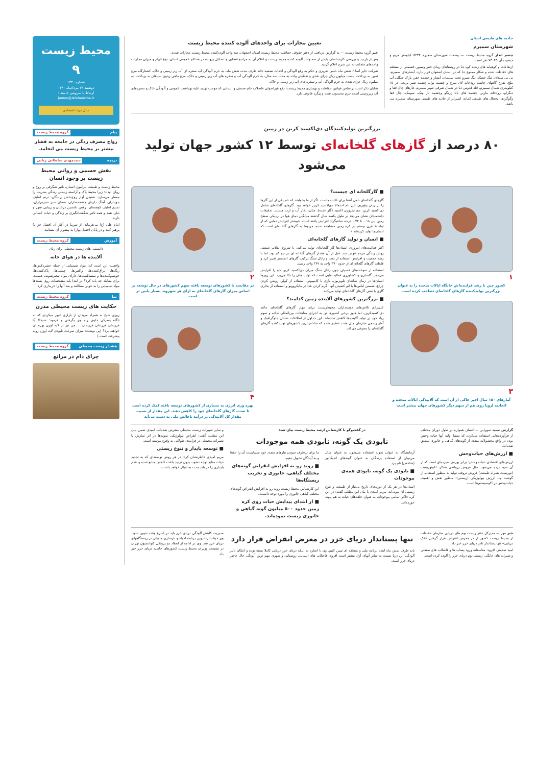جاذبه های طبیعی استان
شهرستان سمیرم
چشم انداز گروه محیط زیست — وسعت شهرستان سمیرم ۵۲۳۴ کیلومتر مربع و جمعیت آن ۷۳۰۴۵ نفر است.
ارتفاعات و کوهپایه های رشته کوه دنا در روستاهای زیبای خفر وسیور، قسمتی از منطقه های حفاظت شده و شکار ممنوع دنا که در استان اصفهان قرار دارد، آبشارهای سمیرم، بی بی سیدان، تنگ خشک، تنگ سیرو تخت سلیمان، آبشار و چشمه خفر، پارک جنگلی آب ملخ، تفرج گاههای حاشیه رودخانه لای سرخ و چشمه نول، چشمه شیر برنجی در ۱۵ کیلومتری شمال سمیرم، قله قدوس دنا در شمال شرقی شهر سمیرم، غارهای چال قفا و دنگزلو، رودخانه ماربر، چشمه های بابا زرنگو وچشمه ناز ونک، سومک، چال قفا وگوگردی، یخچال های طبیعی کمانه، اسپرایز از جاذبه های طبیعی شهرستان سمیرم می باشد.
تعیین مجازات برای واحدهای آلوده کننده محیط زیست
خبر گروه محیط زیست — به گزارش دریافتی از دفتر حقوقی حفاظت محیط زیست استان اصفهان، سه واحد آلوده‌کننده محیط زیست مجازات شدند.
پس از بازدید و بررسی کارشناسان پایش از سه واحد آلوده کننده محیط زیست و اعلام آن به مراجع قضایی و تشکیل پرونده در محاکم عمومی استان، نوع اتهام و میزان مجازات واحدهای متخلف به این شرح اعلام گردید.
شرکت حایر آسا ۶ شش ماه حبس تعزیری و حکم به رفع آلودگی و احداث تصفیه خانه ظرف مدت شش ماه، به جرم آلودگی آب سفره ای آب زیر زمینی و خاک، کشتارگاه مرغ ثمین به پرداخت بیست میلیون ریال جزای نقدی و تعطیلی واحد به مدت سه سال، به جرم آلودگی آب و سفره های آب زیر زمینی و خاک، مرغ ماهی زیتون سپاهان به پرداخت ده میلیون ریال جزای نقدی به جرم آلودگی آب و سفره های آب زیر زمینی و خاک.
شایان ذکر است براساس قوانین حفاظت و بهسازی محیط زیست، دفع غیراصولی فاضلاب خام صنعتی و انسانی که موجب تهدید علیه بهداشت عمومی و آلودگی خاک و سفره‌های آب زیرزمینی است جرم محسوب شده و پیگرد قانونی دارد.
بزرگترین تولیدکنندگان دی‌اکسید کربن در زمین
۸۰ درصد از گازهای گلخانه‌ای توسط ۱۲ کشور جهان تولید می‌شود
۱
کشور چین با رشد فزاینده‌اش جایگاه ایالات متحده را به عنوان بزرگترین تولیدکننده گازهای گلخانه‌ای تصاحب کرده است
۳
آمارهای ۱۵۰ سال اخیر حاکی از آن است که آلایندگی ایالات متحده و اتحادیه اروپا روی هم از سهم دیگر کشورهای جهان بیشتر است
■ گازگلخانه ای چیست؟
گازهای گلخانه‌ای نامی آشنا برای اغلب ماست. اگر از ما بخواهند که نام یکی از این گازها را بر زبان بیاوریم، این نام احتمالا دی‌اکسید کربن خواهد بود. گازهای گلخانه‌ای شامل دی‌اکسید کربن، دی نیتروژن اکسید (گاز خنده)، متان، بخار آب و ازت هستند. تحقیقات دانشمندان نشان می‌دهد در طول یکصد سال گذشته میانگین دمای هوا در نزدیکی سطح زمین بین ۰.۱۸ تا ۰.۷۴ درجه سانتیگراد افزایش یافته است. «بیشتر افزایش دمایی که از اواسط قرن بیستم در کره زمین مشاهده شده، مربوط به گازهای گلخانه‌ای است که انسان‌ها تولید کرده‌اند.»
■ انسان و تولید گازهای گلخانه‌ای
اکثر فعالیت‌های امروزی انسان‌ها گاز گلخانه‌ای تولید می‌کند. با شروع انقلاب صنعتی روش زندگی مردم عوض شد. قبل از آن مقدار گازهای گلخانه ای در جو کم بود، اما با رشد جمعیت و افزایش استفاده از نفت و زغال سنگ ترکیب گازهای اتمسفر تغییر کرد و غلظت گازهای گلخانه ای از حدود ۲۷۰ واحد به ۳۶۷ واحد رسید.
استفاده از سوخت‌های فسیلی چون زغال سنگ میزان دی‌اکسید کربن جو را افزایش می‌دهد. گله‌داری و کشاورزی فعالیت‌هایی است که تولید متان را بالا می‌برد. این روزها انسان‌ها در زمان تماشای تلویزیون، بازی با کامپیوتر، استفاده از کولر، روشن کردن چراغ، شستن لباس‌ها یا اتو کشیدن آنها، گرم کردن غذا در مایکروویو و استفاده از بخاری گازی یا نفتی گازهای گلخانه‌ای تولید می‌کنند.
■ بزرگترین کشورهای آلاینده زمین کدامند؟
علی‌رغم تلاش‌های دوستداران محیط‌زیست برای مهار گازهای گلخانه‌ای مانند دی‌اکسیدکربن، اما هنوز برخی کشورها تن به اجرای معاهدات بین‌المللی نداده و سهم زیاد خود در تولید آلاینده‌ها کاهش نداده‌اند. این جداول از اطلاعات نشنال جئوگرافیک و آمار رسمی سازمان ملل متحد تنظیم شده که شاخص‌ترین کشورهای تولیدکننده گازهای گلخانه‌ای را معرفی می‌کند.
۲
در مقایسه با کشورهای توسعه یافته سهم کشورهای در حال توسعه بر اساس میزان گازهای گلخانه‌ای به ازای هر شهروند بسیار پایین تر است
۴
بهره وری انرژی به بسیاری از کشورهای توسعه یافته کمک کرده است تا شدت گازهای گلخانه‌ای خود را کاهش دهند. این مقدار از نسبت مقدار کل آلایندگی بر درآمد ناخالص ملی به دست می‌آید
گزارش سمیه سهرابی — انسان همواره در طول دوران مختلف از فرآورده‌هایی استفاده می‌کرده که منشا اولیه آنها حیات وحش بوده در واقع محصولات متعدد از گونه‌های گیاهی و جانوری مشتق شده‌اند.
■ ارزش‌های حیات‌وحش
ارزش‌های اقتصادی حیات وحش: برابر بهره‌ی سپرده‌ای است که از آن سود برده می‌شود. مثل فروش پروانه‌ی شکار، اکوتوریست (توریست همراه طبیعت) فروش تروفه، تولید به منظور استفاده از گوشت و... ارزش بیولوژیکی (زیستی): منظور نقش و اهمیت حیات‌وحش در اکوسیستم‌ها است.
در گفت‌وگو با کارشناس ارشد محیط زیست بیان شد:
نابودی یک گونه، نابودی همه موجودات
آزمایشگاه به عنوان نمونه استفاده می‌شود. به عنوان مثال می‌توان از استفاده پرندگان به عنوان گونه‌های اندیکاتور (شاخص) نام برد.
■ نابودی یک گونه، نابودی همه‌ی موجودات
انسان‌ها در هر یک از دوره‌های تاریخ بی‌نیاز از طبیعت و تنوع زیستی آن نبوده‌اند. مریم امیدی با بیان این مطلب گفت: در این کره خاکی تمامی موجودات به عنوان حلقه‌های حیات به هم پیوند خورده‌اند.
ما برای برطرف نمودن نیازهای متعدد خود می‌بایست آن را حفظ و به آیندگان تحویل دهیم.
■ روند رو به افزایش انقراض گونه‌های مختلف گیاهی، جانوری و تخریب زیستگاه‌ها
این کارشناس محیط زیست روند رو به افزایش انقراض گونه‌های مختلف گیاهی جانوری را مورد توجه دانست.
■ از ابتدای پیدایش حیات روی کره زمین حدود ۵۰۰ میلیون گونه گیاهی و جانوری زیست نموده‌اند.
و سایر تغییرات زیست محیطی منقرض شده‌اند. امیدی ضمن بیان این مطلب گفت: انقراض بیولوژیکی نمونه‌ها در اثر سازش با تغییرات محیطی در فرایندی طولانی به وقوع پیوسته است.
■ توسعه پایدار و تنوع زیستی
مریم امیدی خاطرنشان کرد: در هر روش توسعه‌ای که به تجدید حیات منابع توجه نشود، بدون تردید باعث کاهش منابع شده و عدم پایداری را در بلند مدت به دنبال خواهد داشت.
خبر مهر — مدیرکل دفتر زیست بوم های دریایی سازمان حفاظت از محیط زیست کشور از در معرض انقراض قرار گرفتن «فک دریایی» تنها پستاندار نادر دریای خزر خبر داد.
امید صدیقی افزود: متاسفانه ورود پساب ها و فاضلاب های صنعتی و شیرابه های خانگی، زیست بوم دریای خزر را آلوده کرده است.
تنها پستاندار دریای خزر در معرض انقراض قرار دارد
باید ظرف شش ماه اینده برنامه ملی و منطقه ای تبیین کنیم. وی با اشاره به اینکه دریای خزر دریایی کاملا بسته بوده و امکان تاثیر آلودگی این دریا نسبت به سایر آبهای آزاد بیشتر است افزود: فاضلاب های انسانی، روستایی و شهری مهم ترین آلودگی حال حاضر دریای خزر است.
مدیریت کاهش آلودگی دریای خزر باید در اسرع وقت تدوین شود. وی خواستار، تدوین برنامه احیاء و بازسازی ماهیان در زیستگاههای دریای خزر شد. وی در ادامه از انعقاد دو پروتکل کنوانسیون تهران در نشست وزیران محیط زیست کشورهای حاشیه دریای خزر خبر داد.
محیط زیست
۹
شماره ۱۳۳۰
دوشنبه ۲۴ مردادماه ۱۳۹۰
ارتباط با سرویس جامعه :
Jamee@Isfahanziba.ir
سال جهاد اقتصادی
پیام گروه محیط زیست
رواج مصرف زدگی در جامعه به فشار بیشتر بر محیط زیست می انجامد.
دریچه سیدمهدی سلطانی رنانی
نقش جسمی و روانی محیط زیست بر وجود انسان
محیط زیست و طبیعت پیرامون انسان، تاثیر شگرفی بر روح و روان اوداد؛ زیرا محیط پاک و آراسته زیستی زندگی بشریت را معطر می‌سازد. شنیدن آواز روح‌بخش پرندگان، ترنم لطیف جویباران، آهنگ دلربای چشمه‌ساران، صفای سبز سبزه‌زاران، نسیم لطیف کوهستان، رقص دلنشین درختان و زیبایی شهر و دیار، همه و همه تاثیر شگفت‌انگیزی بر زندگی و حیات انسانی دارند.
امام علی (ع) می‌فرماید: از سرما در آغاز آن (فصل خزان) پرهیز کنید و در پایان (فصل بهار) به پیشواز آن بشتابید.
آموزش گروه محیط زیست
دانستنی های زیست محیطی برای زنان
آلاینده ها در هوای خانه
واقعیت این است که: مواد شیمیایی از جمله حشره‌کش‌ها، رنگ‌ها، براق‌کننده‌ها، واکس‌ها، چسب‌ها، پاک‌کننده‌ها، خوشبوکننده‌ها و سفیدکننده‌ها، دارای مواد تبخیرشونده هستند. برای مقابله چه باید کرد؟ در ابتدا باید مشخصات روی بسته‌ها مواد شیمیایی را به خوبی مطالعه و بعد آنها را خریداری کرد.
نما گروه محیط زیست
حکایت های زیست محیطی مدرن
روزی شیخ به همراه مریدان از بازاری عبور میکردی که به ناگاه پسرکی جلوی راه وی بگرفتی و فرمود: شیخا! آیا فرزندان فرزندان فرزندان ... من نیز از لایه اوزن بهره ای خواهند برد؟ (پی نوشت: میزان سرعت نابودی لایه اوزن روبه پیشرفت است.)
هشدار زیست محیطی گروه محیط زیست
چرای دام در مراتع